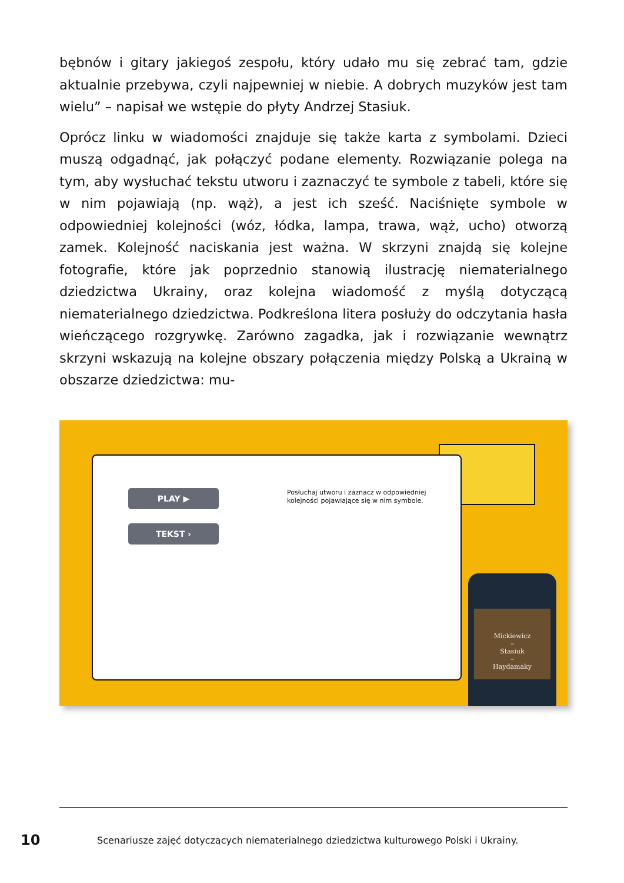bębnów i gitary jakiegoś zespołu, który udało mu się zebrać tam, gdzie aktualnie przebywa, czyli najpewniej w niebie. A dobrych muzyków jest tam wielu” – napisał we wstępie do płyty Andrzej Stasiuk.
Oprócz linku w wiadomości znajduje się także karta z symbolami. Dzieci muszą odgadnąć, jak połączyć podane elementy. Rozwiązanie polega na tym, aby wysłuchać tekstu utworu i zaznaczyć te symbole z tabeli, które się w nim pojawiają (np. wąż), a jest ich sześć. Naciśnięte symbole w odpowiedniej kolejności (wóz, łódka, lampa, trawa, wąż, ucho) otworzą zamek. Kolejność naciskania jest ważna. W skrzyni znajdą się kolejne fotografie, które jak poprzednio stanowią ilustrację niematerialnego dziedzictwa Ukrainy, oraz kolejna wiadomość z myślą dotyczącą niematerialnego dziedzictwa. Podkreślona litera posłuży do odczytania hasła wieńczącego rozgrywkę. Zarówno zagadka, jak i rozwiązanie wewnątrz skrzyni wskazują na kolejne obszary połączenia między Polską a Ukrainą w obszarze dziedzictwa: mu-
PLAY ▶
TEKST ›
Posłuchaj utworu i zaznacz w odpowiedniej
kolejności pojawiające się w nim symbole.
Mickiewicz
–
Stasiuk
–
Haydamaky
10 Scenariusze zajęć dotyczących niematerialnego dziedzictwa kulturowego Polski i Ukrainy.